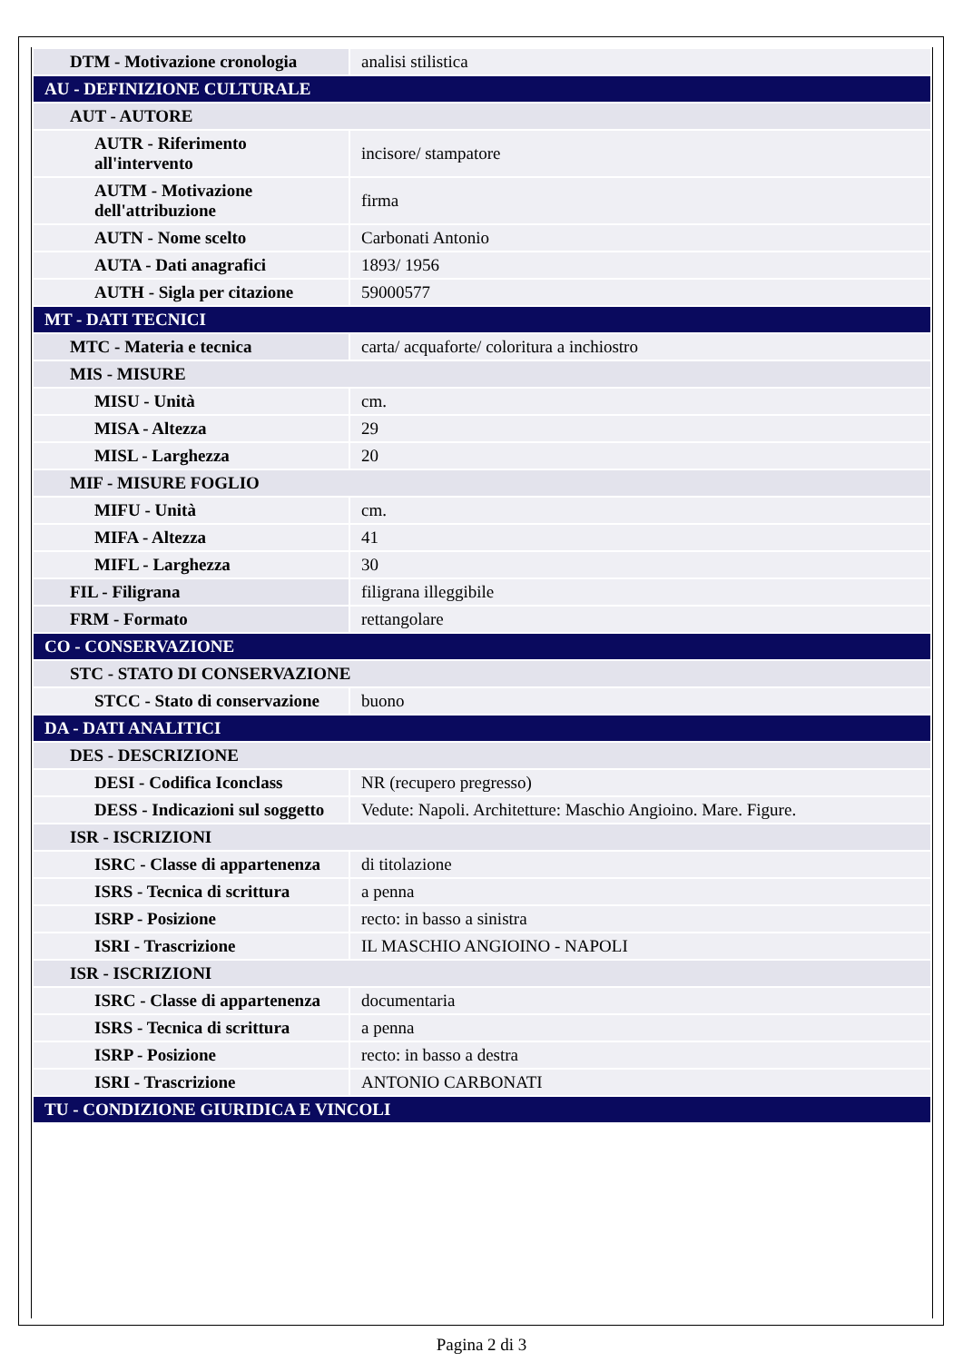| DTM - Motivazione cronologia | analisi stilistica |
| AU - DEFINIZIONE CULTURALE | |
| AUT - AUTORE | |
| AUTR - Riferimento all'intervento | incisore/ stampatore |
| AUTM - Motivazione dell'attribuzione | firma |
| AUTN - Nome scelto | Carbonati Antonio |
| AUTA - Dati anagrafici | 1893/ 1956 |
| AUTH - Sigla per citazione | 59000577 |
| MT - DATI TECNICI | |
| MTC - Materia e tecnica | carta/ acquaforte/ coloritura a inchiostro |
| MIS - MISURE | |
| MISU - Unità | cm. |
| MISA - Altezza | 29 |
| MISL - Larghezza | 20 |
| MIF - MISURE FOGLIO | |
| MIFU - Unità | cm. |
| MIFA - Altezza | 41 |
| MIFL - Larghezza | 30 |
| FIL - Filigrana | filigrana illeggibile |
| FRM - Formato | rettangolare |
| CO - CONSERVAZIONE | |
| STC - STATO DI CONSERVAZIONE | |
| STCC - Stato di conservazione | buono |
| DA - DATI ANALITICI | |
| DES - DESCRIZIONE | |
| DESI - Codifica Iconclass | NR (recupero pregresso) |
| DESS - Indicazioni sul soggetto | Vedute: Napoli. Architetture: Maschio Angioino. Mare. Figure. |
| ISR - ISCRIZIONI | |
| ISRC - Classe di appartenenza | di titolazione |
| ISRS - Tecnica di scrittura | a penna |
| ISRP - Posizione | recto: in basso a sinistra |
| ISRI - Trascrizione | IL MASCHIO ANGIOINO - NAPOLI |
| ISR - ISCRIZIONI | |
| ISRC - Classe di appartenenza | documentaria |
| ISRS - Tecnica di scrittura | a penna |
| ISRP - Posizione | recto: in basso a destra |
| ISRI - Trascrizione | ANTONIO CARBONATI |
| TU - CONDIZIONE GIURIDICA E VINCOLI | |
Pagina 2 di 3